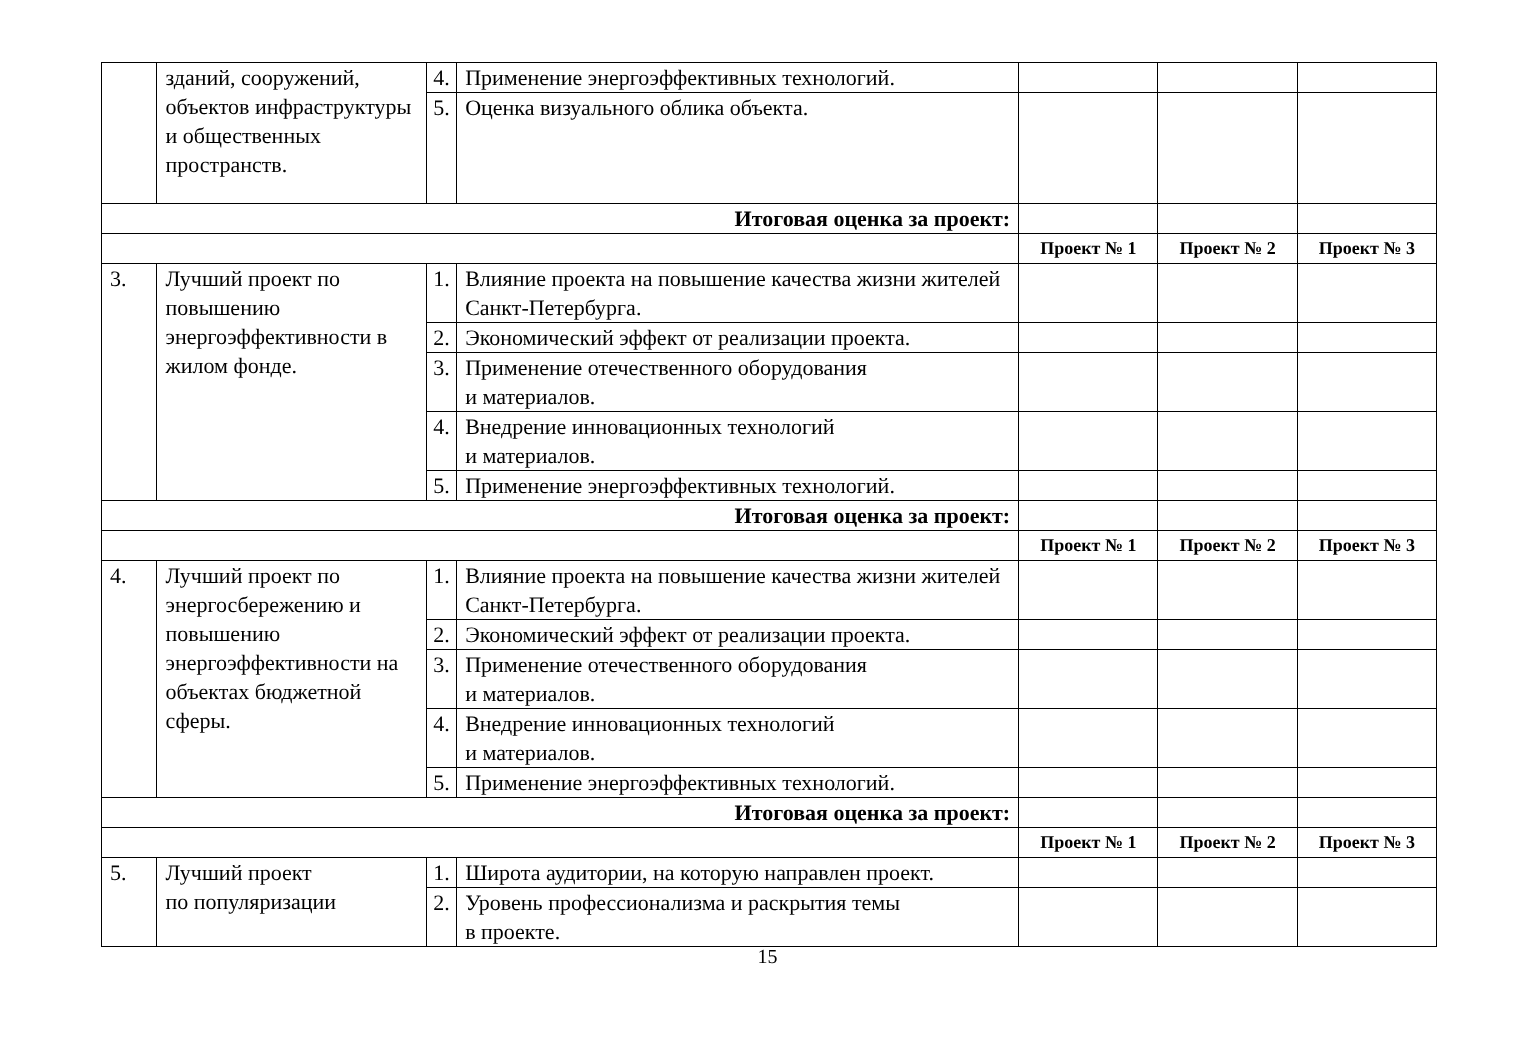| | зданий, сооружений, объектов инфраструктуры и общественных пространств. | 4. | Применение энергоэффективных технологий. | | | |
| | | 5. | Оценка визуального облика объекта. | | | |
| Итоговая оценка за проект: | | | | | | |
| | | | | Проект № 1 | Проект № 2 | Проект № 3 |
| 3. | Лучший проект по повышению энергоэффективности в жилом фонде. | 1. | Влияние проекта на повышение качества жизни жителей Санкт-Петербурга. | | | |
| | | 2. | Экономический эффект от реализации проекта. | | | |
| | | 3. | Применение отечественного оборудования и материалов. | | | |
| | | 4. | Внедрение инновационных технологий и материалов. | | | |
| | | 5. | Применение энергоэффективных технологий. | | | |
| Итоговая оценка за проект: | | | | | | |
| | | | | Проект № 1 | Проект № 2 | Проект № 3 |
| 4. | Лучший проект по энергосбережению и повышению энергоэффективности на объектах бюджетной сферы. | 1. | Влияние проекта на повышение качества жизни жителей Санкт-Петербурга. | | | |
| | | 2. | Экономический эффект от реализации проекта. | | | |
| | | 3. | Применение отечественного оборудования и материалов. | | | |
| | | 4. | Внедрение инновационных технологий и материалов. | | | |
| | | 5. | Применение энергоэффективных технологий. | | | |
| Итоговая оценка за проект: | | | | | | |
| | | | | Проект № 1 | Проект № 2 | Проект № 3 |
| 5. | Лучший проект по популяризации | 1. | Широта аудитории, на которую направлен проект. | | | |
| | | 2. | Уровень профессионализма и раскрытия темы в проекте. | | | |
15